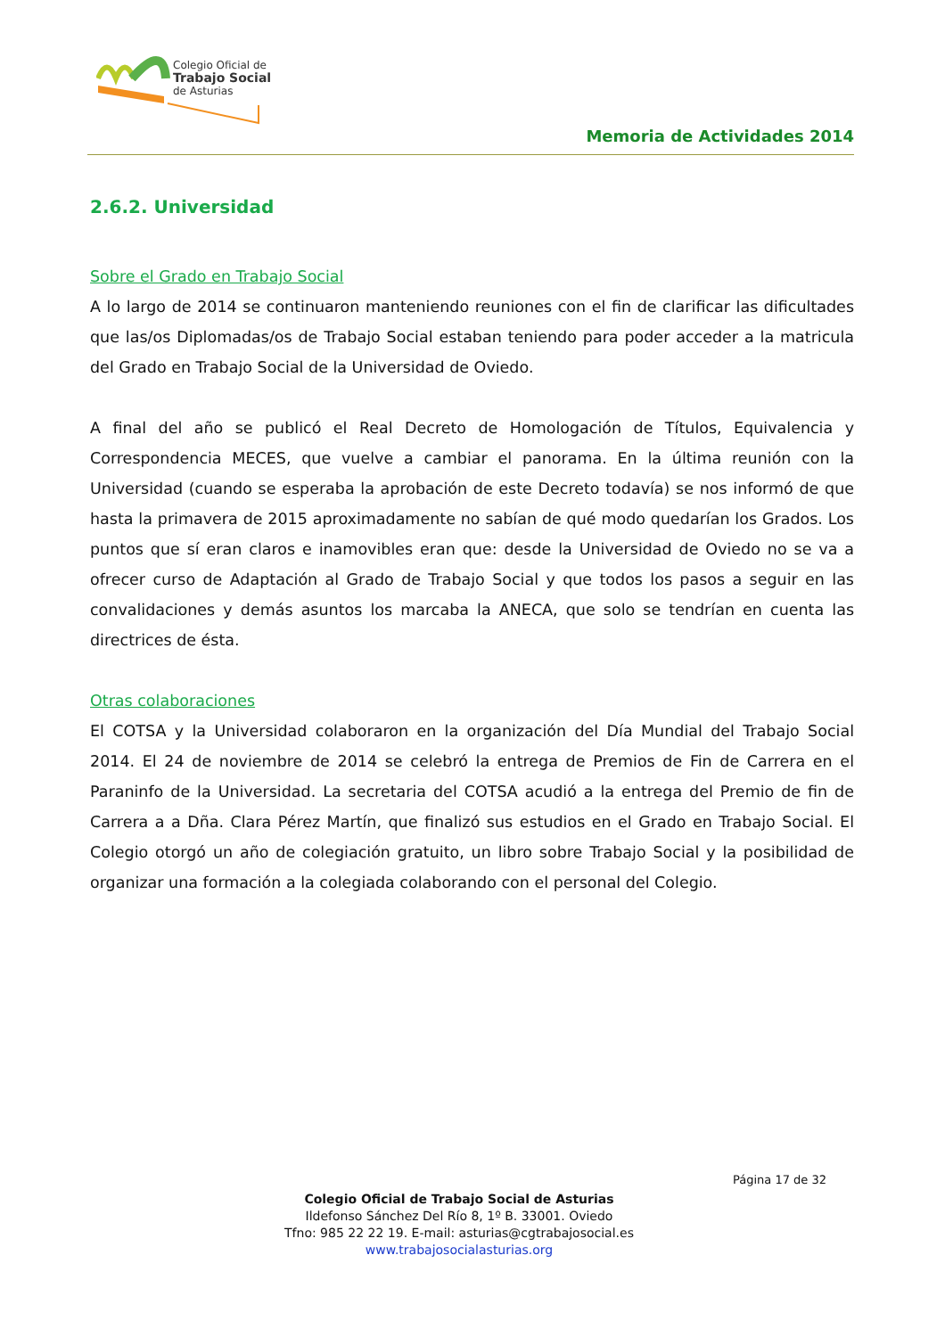Colegio Oficial de
Trabajo Social
de Asturias
Memoria de Actividades 2014
2.6.2. Universidad
Sobre el Grado en Trabajo Social
A lo largo de 2014 se continuaron manteniendo reuniones con el fin de clarificar las dificultades que las/os Diplomadas/os de Trabajo Social estaban teniendo para poder acceder a la matricula del Grado en Trabajo Social de la Universidad de Oviedo.
A final del año se publicó el Real Decreto de Homologación de Títulos, Equivalencia y Correspondencia MECES, que vuelve a cambiar el panorama. En la última reunión con la Universidad (cuando se esperaba la aprobación de este Decreto todavía) se nos informó de que hasta la primavera de 2015 aproximadamente no sabían de qué modo quedarían los Grados. Los puntos que sí eran claros e inamovibles eran que: desde la Universidad de Oviedo no se va a ofrecer curso de Adaptación al Grado de Trabajo Social y que todos los pasos a seguir en las convalidaciones y demás asuntos los marcaba la ANECA, que solo se tendrían en cuenta las directrices de ésta.
Otras colaboraciones
El COTSA y la Universidad colaboraron en la organización del Día Mundial del Trabajo Social 2014. El 24 de noviembre de 2014 se celebró la entrega de Premios de Fin de Carrera en el Paraninfo de la Universidad. La secretaria del COTSA acudió a la entrega del Premio de fin de Carrera a a Dña. Clara Pérez Martín, que finalizó sus estudios en el Grado en Trabajo Social. El Colegio otorgó un año de colegiación gratuito, un libro sobre Trabajo Social y la posibilidad de organizar una formación a la colegiada colaborando con el personal del Colegio.
Página 17 de 32
Colegio Oficial de Trabajo Social de Asturias
Ildefonso Sánchez Del Río 8, 1º B. 33001. Oviedo
Tfno: 985 22 22 19. E-mail: asturias@cgtrabajosocial.es
www.trabajosocialasturias.org